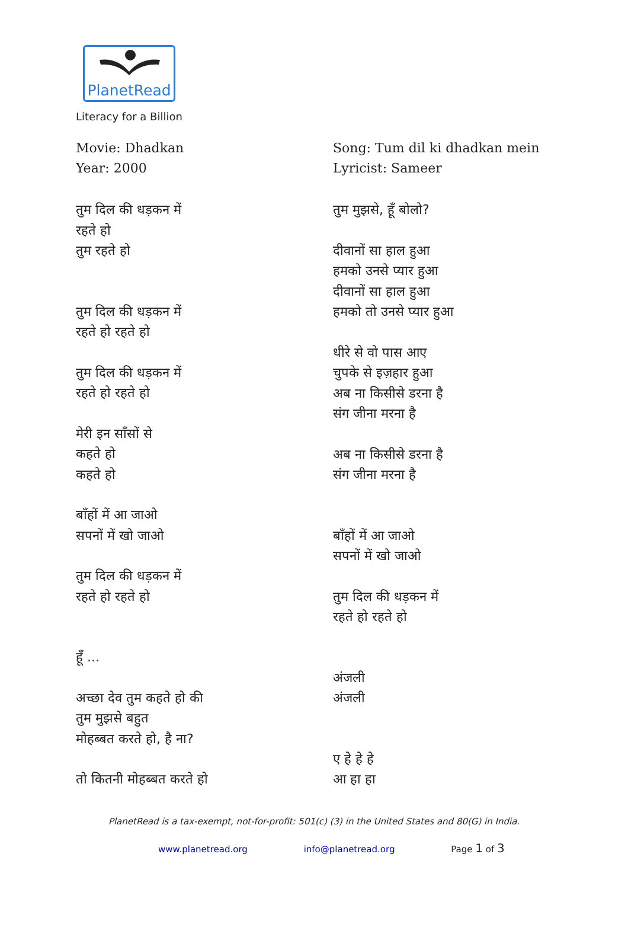PlanetRead
Literacy for a Billion
Movie: Dhadkan
Year: 2000
तुम दिल की धड़कन में
रहते हो
तुम रहते हो
तुम दिल की धड़कन में
रहते हो रहते हो
तुम दिल की धड़कन में
रहते हो रहते हो
मेरी इन साँसों से
कहते हो
कहते हो
बाँहों में आ जाओ
सपनों में खो जाओ
तुम दिल की धड़कन में
रहते हो रहते हो
हूँ ...
अच्छा देव तुम कहते हो की
तुम मुझसे बहुत
मोहब्बत करते हो, है ना?
तो कितनी मोहब्बत करते हो
Song: Tum dil ki dhadkan mein
Lyricist: Sameer
तुम मुझसे, हूँ बोलो?
दीवानों सा हाल हुआ
हमको उनसे प्यार हुआ
दीवानों सा हाल हुआ
हमको तो उनसे प्यार हुआ
धीरे से वो पास आए
चुपके से इज़हार हुआ
अब ना किसीसे डरना है
संग जीना मरना है
अब ना किसीसे डरना है
संग जीना मरना है
बाँहों में आ जाओ
सपनों में खो जाओ
तुम दिल की धड़कन में
रहते हो रहते हो
अंजली
अंजली
ए हे हे हे
आ हा हा
PlanetRead is a tax-exempt, not-for-profit: 501(c) (3) in the United States and 80(G) in India.
www.planetread.org info@planetread.org Page 1 of 3